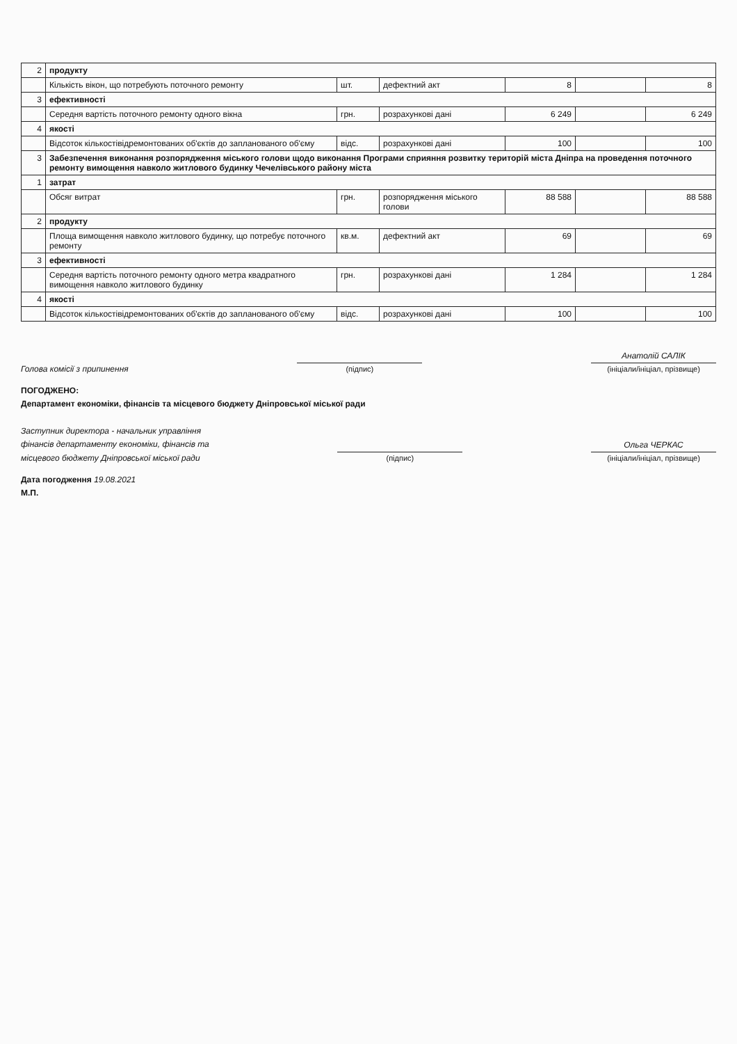| 2 | продукту | | | | | |
| | Кількість вікон, що потребують поточного ремонту | шт. | дефектний акт | 8 | | 8 |
| 3 | ефективності | | | | | |
| | Середня вартість поточного ремонту одного вікна | грн. | розрахункові дані | 6 249 | | 6 249 |
| 4 | якості | | | | | |
| | Відсоток кількостівідремонтованих об'єктів до запланованого об'єму | відс. | розрахункові дані | 100 | | 100 |
| 3 | Забезпечення виконання розпорядження міського голови щодо виконання Програми сприяння розвитку територій міста Дніпра на проведення поточного ремонту вимощення навколо житлового будинку Чечелівського району міста | | | | | |
| 1 | затрат | | | | | |
| | Обсяг витрат | грн. | розпорядження міського голови | 88 588 | | 88 588 |
| 2 | продукту | | | | | |
| | Площа вимощення навколо житлового будинку, що потребує поточного ремонту | кв.м. | дефектний акт | 69 | | 69 |
| 3 | ефективності | | | | | |
| | Середня вартість поточного ремонту одного метра квадратного вимощення навколо житлового будинку | грн. | розрахункові дані | 1 284 | | 1 284 |
| 4 | якості | | | | | |
| | Відсоток кількостівідремонтованих об'єктів до запланованого об'єму | відс. | розрахункові дані | 100 | | 100 |
Голова комісії з припинення
(підпис)
Анатолій САЛІК
(ініціали/ініціал, прізвище)
ПОГОДЖЕНО:
Департамент економіки, фінансів та місцевого бюджету Дніпровської міської ради
Заступник директора - начальник управління
фінансів департаменту економіки, фінансів та
місцевого бюджету Дніпровської міської ради
(підпис)
Ольга ЧЕРКАС
(ініціали/ініціал, прізвище)
Дата погодження 19.08.2021
М.П.